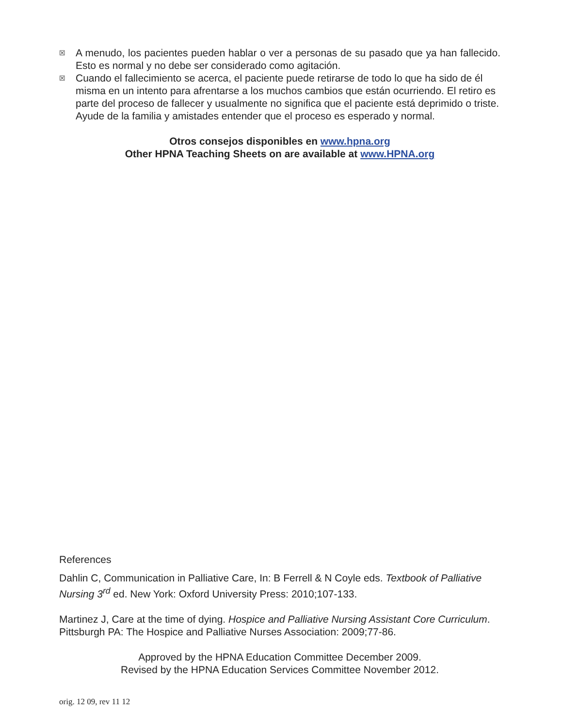☒ A menudo, los pacientes pueden hablar o ver a personas de su pasado que ya han fallecido. Esto es normal y no debe ser considerado como agitación.
☒ Cuando el fallecimiento se acerca, el paciente puede retirarse de todo lo que ha sido de él misma en un intento para afrentarse a los muchos cambios que están ocurriendo. El retiro es parte del proceso de fallecer y usualmente no significa que el paciente está deprimido o triste. Ayude de la familia y amistades entender que el proceso es esperado y normal.
Otros consejos disponibles en www.hpna.org
Other HPNA Teaching Sheets on are available at www.HPNA.org
References
Dahlin C, Communication in Palliative Care, In: B Ferrell & N Coyle eds. Textbook of Palliative Nursing 3<sup>rd</sup> ed. New York: Oxford University Press: 2010;107-133.
Martinez J, Care at the time of dying. Hospice and Palliative Nursing Assistant Core Curriculum. Pittsburgh PA: The Hospice and Palliative Nurses Association: 2009;77-86.
Approved by the HPNA Education Committee December 2009.
Revised by the HPNA Education Services Committee November 2012.
orig. 12 09, rev 11 12